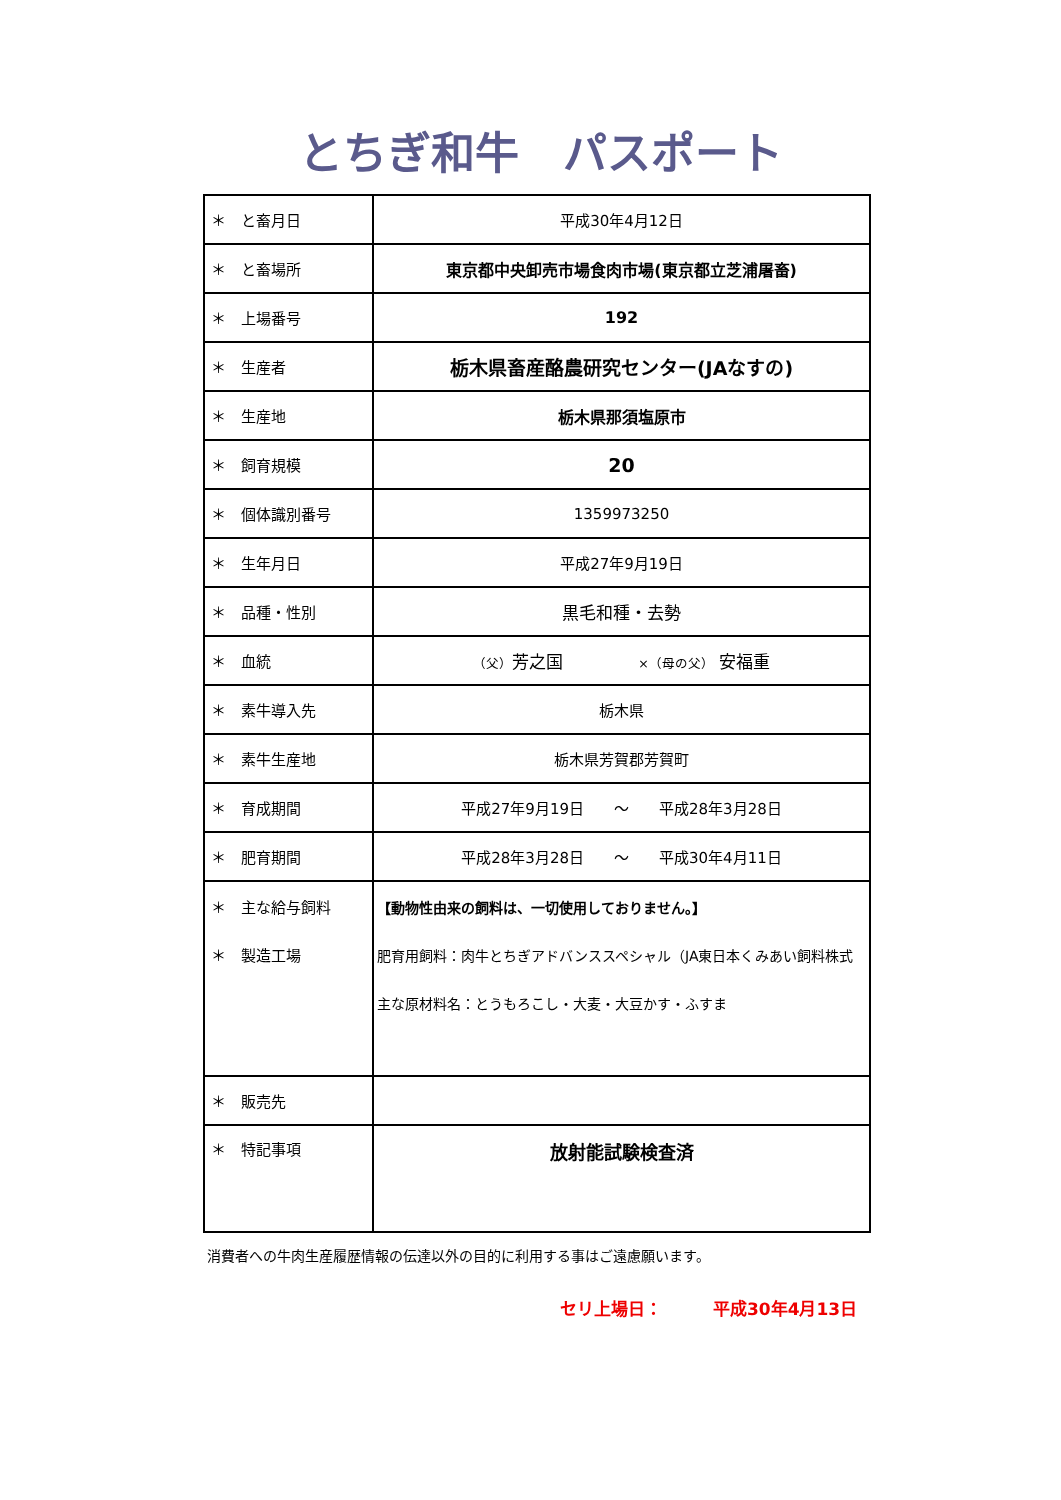とちぎ和牛　パスポート
| ＊ と畜月日 | 平成30年4月12日 |
| ＊ と畜場所 | 東京都中央卸売市場食肉市場(東京都立芝浦屠畜) |
| ＊ 上場番号 | 192 |
| ＊ 生産者 | 栃木県畜産酪農研究センター(JAなすの) |
| ＊ 生産地 | 栃木県那須塩原市 |
| ＊ 飼育規模 | 20 |
| ＊ 個体識別番号 | 1359973250 |
| ＊ 生年月日 | 平成27年9月19日 |
| ＊ 品種・性別 | 黒毛和種・去勢 |
| ＊ 血統 | （父） 芳之国 ×（母の父） 安福重 |
| ＊ 素牛導入先 | 栃木県 |
| ＊ 素牛生産地 | 栃木県芳賀郡芳賀町 |
| ＊ 育成期間 | 平成27年9月19日 〜 平成28年3月28日 |
| ＊ 肥育期間 | 平成28年3月28日 〜 平成30年4月11日 |
| ＊ 主な給与飼料 ＊ 製造工場 | 【動物性由来の飼料は、一切使用しておりません。】 肥育用飼料：肉牛とちぎアドバンススペシャル（JA東日本くみあい飼料株式 主な原材料名：とうもろこし・大麦・大豆かす・ふすま |
| ＊ 販売先 | |
| ＊ 特記事項 | 放射能試験検査済 |
消費者への牛肉生産履歴情報の伝達以外の目的に利用する事はご遠慮願います。
セリ上場日：　　　平成30年4月13日